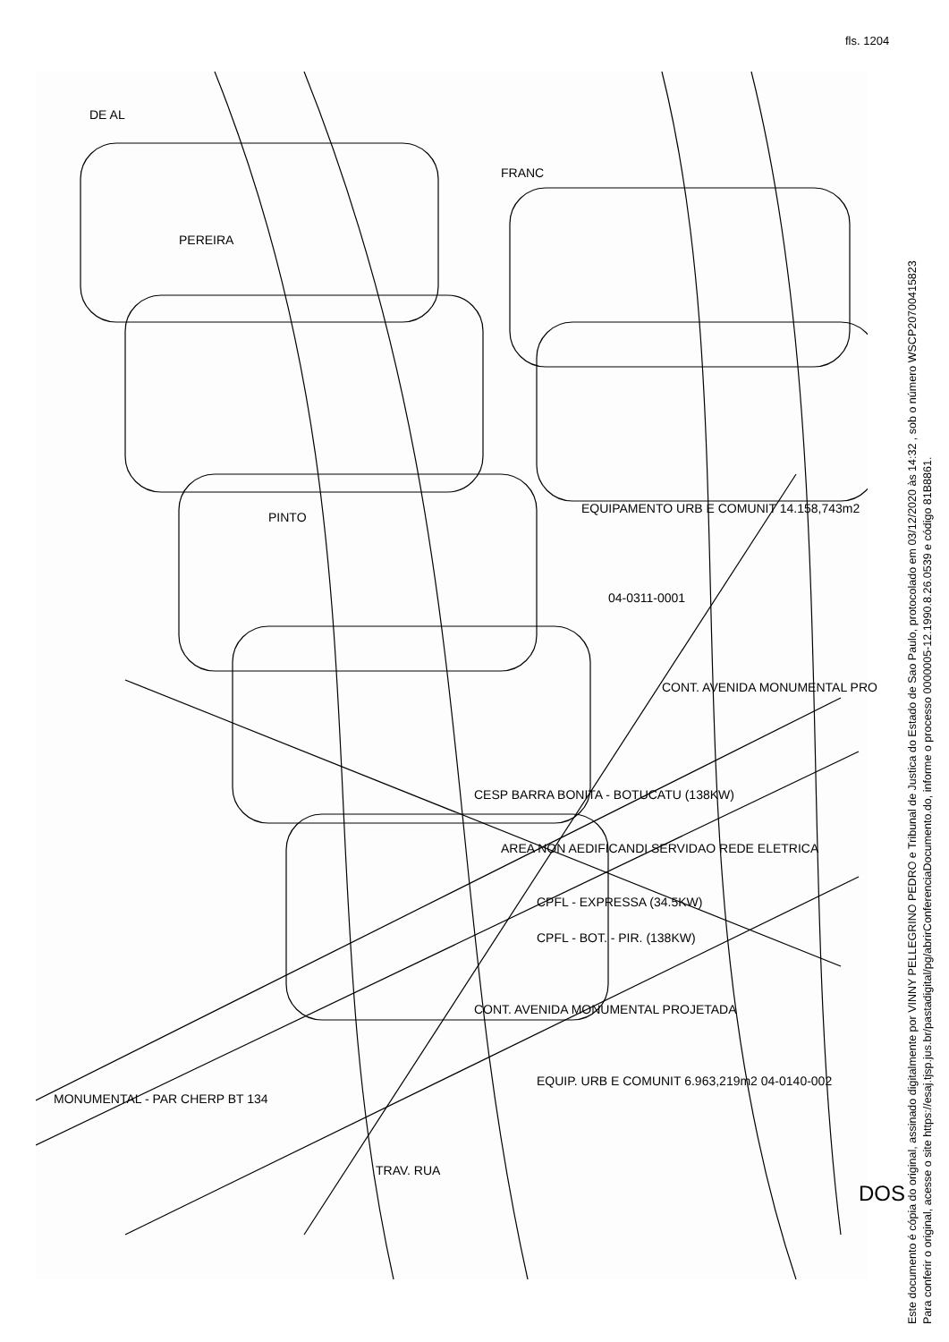fls. 1204
DE AL
PEREIRA
FRANC
PINTO
EQUIPAMENTO URB E COMUNIT 14.158,743m2
04-0311-0001
CESP BARRA BONITA - BOTUCATU (138KW)
AREA NON AEDIFICANDI SERVIDAO REDE ELETRICA
CPFL - EXPRESSA (34.5KW)
CPFL - BOT. - PIR. (138KW)
CONT. AVENIDA MONUMENTAL PRO
CONT. AVENIDA MONUMENTAL PROJETADA
EQUIP. URB E COMUNIT 6.963,219m2 04-0140-002
MONUMENTAL - PAR CHERP BT 134
TRAV. RUA
DOS
Este documento é cópia do original, assinado digitalmente por VINNY PELLEGRINO PEDRO e Tribunal de Justica do Estado de Sao Paulo, protocolado em 03/12/2020 às 14:32 , sob o número WSCP20700415823
Para conferir o original, acesse o site https://esaj.tjsp.jus.br/pastadigital/pg/abrirConferenciaDocumento.do, informe o processo 0000005-12.1990.8.26.0539 e código 81B8861.